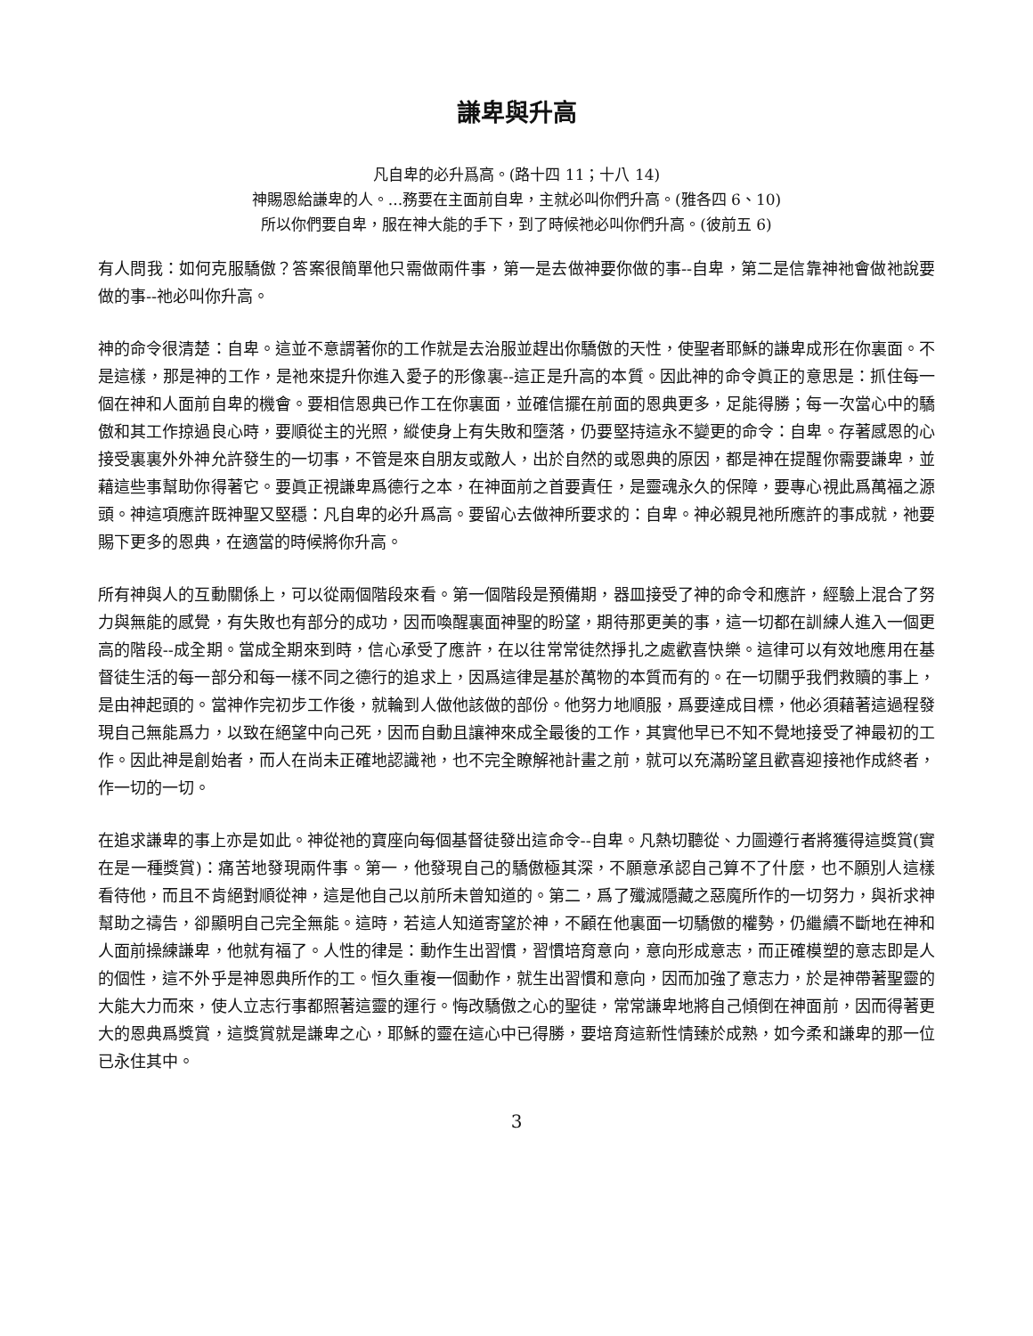謙卑與升高
凡自卑的必升爲高。(路十四 11；十八 14)
神賜恩給謙卑的人。...務要在主面前自卑，主就必叫你們升高。(雅各四 6、10)
所以你們要自卑，服在神大能的手下，到了時候祂必叫你們升高。(彼前五 6)
有人問我：如何克服驕傲？答案很簡單他只需做兩件事，第一是去做神要你做的事--自卑，第二是信靠神祂會做祂說要做的事--祂必叫你升高。
神的命令很清楚：自卑。這並不意謂著你的工作就是去治服並趕出你驕傲的天性，使聖者耶穌的謙卑成形在你裏面。不是這樣，那是神的工作，是祂來提升你進入愛子的形像裏--這正是升高的本質。因此神的命令眞正的意思是：抓住每一個在神和人面前自卑的機會。要相信恩典已作工在你裏面，並確信擺在前面的恩典更多，足能得勝；每一次當心中的驕傲和其工作掠過良心時，要順從主的光照，縱使身上有失敗和墮落，仍要堅持這永不變更的命令：自卑。存著感恩的心接受裏裏外外神允許發生的一切事，不管是來自朋友或敵人，出於自然的或恩典的原因，都是神在提醒你需要謙卑，並藉這些事幫助你得著它。要眞正視謙卑爲德行之本，在神面前之首要責任，是靈魂永久的保障，要專心視此爲萬福之源頭。神這項應許既神聖又堅穩：凡自卑的必升爲高。要留心去做神所要求的：自卑。神必親見祂所應許的事成就，祂要賜下更多的恩典，在適當的時候將你升高。
所有神與人的互動關係上，可以從兩個階段來看。第一個階段是預備期，器皿接受了神的命令和應許，經驗上混合了努力與無能的感覺，有失敗也有部分的成功，因而喚醒裏面神聖的盼望，期待那更美的事，這一切都在訓練人進入一個更高的階段--成全期。當成全期來到時，信心承受了應許，在以往常常徒然掙扎之處歡喜快樂。這律可以有效地應用在基督徒生活的每一部分和每一樣不同之德行的追求上，因爲這律是基於萬物的本質而有的。在一切關乎我們救贖的事上，是由神起頭的。當神作完初步工作後，就輪到人做他該做的部份。他努力地順服，爲要達成目標，他必須藉著這過程發現自己無能爲力，以致在絕望中向己死，因而自動且讓神來成全最後的工作，其實他早已不知不覺地接受了神最初的工作。因此神是創始者，而人在尚未正確地認識祂，也不完全瞭解祂計畫之前，就可以充滿盼望且歡喜迎接祂作成終者，作一切的一切。
在追求謙卑的事上亦是如此。神從祂的寶座向每個基督徒發出這命令--自卑。凡熱切聽從、力圖遵行者將獲得這獎賞(實在是一種獎賞)：痛苦地發現兩件事。第一，他發現自己的驕傲極其深，不願意承認自己算不了什麼，也不願別人這樣看待他，而且不肯絕對順從神，這是他自己以前所未曾知道的。第二，爲了殲滅隱藏之惡魔所作的一切努力，與祈求神幫助之禱告，卻顯明自己完全無能。這時，若這人知道寄望於神，不顧在他裏面一切驕傲的權勢，仍繼續不斷地在神和人面前操練謙卑，他就有福了。人性的律是：動作生出習慣，習慣培育意向，意向形成意志，而正確模塑的意志即是人的個性，這不外乎是神恩典所作的工。恒久重複一個動作，就生出習慣和意向，因而加強了意志力，於是神帶著聖靈的大能大力而來，使人立志行事都照著這靈的運行。悔改驕傲之心的聖徒，常常謙卑地將自己傾倒在神面前，因而得著更大的恩典爲獎賞，這獎賞就是謙卑之心，耶穌的靈在這心中已得勝，要培育這新性情臻於成熟，如今柔和謙卑的那一位已永住其中。
3